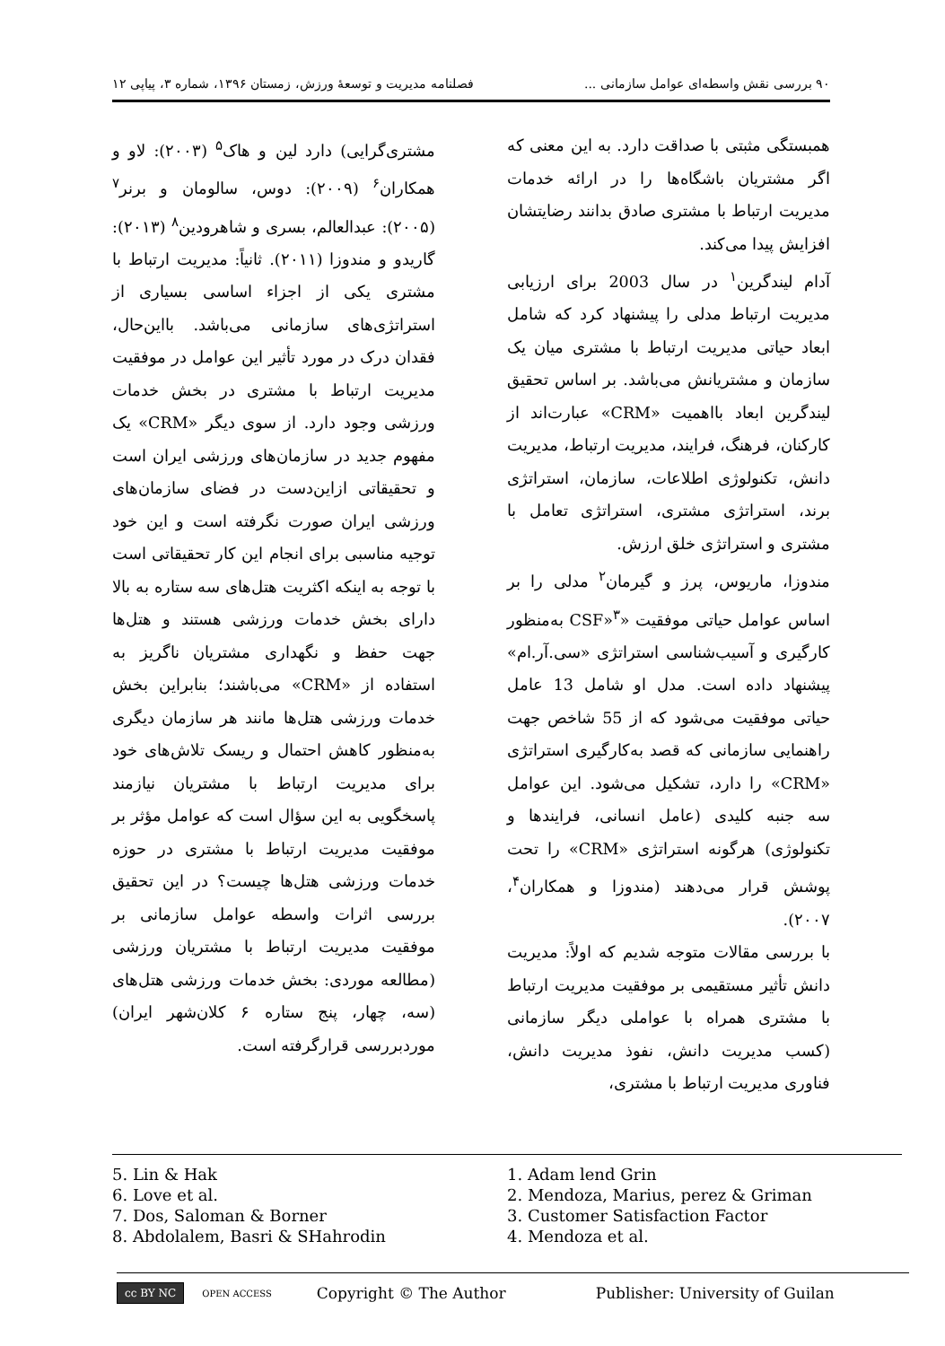۹۰ بررسی نقش واسطه‌ای عوامل سازمانی ... فصلنامه مدیریت و توسعهٔ ورزش، زمستان ۱۳۹۶، شماره ۳، پیاپی ۱۲
همبستگی مثبتی با صداقت دارد. به این معنی که اگر مشتریان باشگاه‌ها را در ارائه خدمات مدیریت ارتباط با مشتری صادق بدانند رضایتشان افزایش پیدا می‌کند.
آدام لیندگرین<sup>۱</sup> در سال 2003 برای ارزیابی مدیریت ارتباط مدلی را پیشنهاد کرد که شامل ابعاد حیاتی مدیریت ارتباط با مشتری میان یک سازمان و مشتریانش می‌باشد. بر اساس تحقیق لیندگرین ابعاد بااهمیت «CRM» عبارت‌اند از کارکنان، فرهنگ، فرایند، مدیریت ارتباط، مدیریت دانش، تکنولوژی اطلاعات، سازمان، استراتژی برند، استراتژی مشتری، استراتژی تعامل با مشتری و استراتژی خلق ارزش.
مندوزا، ماریوس، پرز و گیرمان<sup>۲</sup> مدلی را بر اساس عوامل حیاتی موفقیت «CSF»<sup>۳</sup> به‌منظور کارگیری و آسیب‌شناسی استراتژی «سی.آر.ام» پیشنهاد داده است. مدل او شامل 13 عامل حیاتی موفقیت می‌شود که از 55 شاخص جهت راهنمایی سازمانی که قصد به‌کارگیری استراتژی «CRM» را دارد، تشکیل می‌شود. این عوامل سه جنبه کلیدی (عامل انسانی، فرایندها و تکنولوژی) هرگونه استراتژی «CRM» را تحت پوشش قرار می‌دهند (مندوزا و همکاران<sup>۴</sup>، ۲۰۰۷).
با بررسی مقالات متوجه شدیم که اولاً: مدیریت دانش تأثیر مستقیمی بر موفقیت مدیریت ارتباط با مشتری همراه با عواملی دیگر سازمانی (کسب مدیریت دانش، نفوذ مدیریت دانش، فناوری مدیریت ارتباط با مشتری،
مشتری‌گرایی) دارد لین و هاک<sup>۵</sup> (۲۰۰۳): لاو و همکاران<sup>۶</sup> (۲۰۰۹): دوس، سالومان و برنر<sup>۷</sup> (۲۰۰۵): عبدالعالم، بسری و شاهرودین<sup>۸</sup> (۲۰۱۳): گاریدو و مندوزا (۲۰۱۱). ثانیاً: مدیریت ارتباط با مشتری یکی از اجزاء اساسی بسیاری از استراتژی‌های سازمانی می‌باشد. بااین‌حال، فقدان درک در مورد تأثیر این عوامل در موفقیت مدیریت ارتباط با مشتری در بخش خدمات ورزشی وجود دارد. از سوی دیگر «CRM» یک مفهوم جدید در سازمان‌های ورزشی ایران است و تحقیقاتی ازاین‌دست در فضای سازمان‌های ورزشی ایران صورت نگرفته است و این خود توجیه مناسبی برای انجام این کار تحقیقاتی است با توجه به اینکه اکثریت هتل‌های سه ستاره به بالا دارای بخش خدمات ورزشی هستند و هتل‌ها جهت حفظ و نگهداری مشتریان ناگریز به استفاده از «CRM» می‌باشند؛ بنابراین بخش خدمات ورزشی هتل‌ها مانند هر سازمان دیگری به‌منظور کاهش احتمال و ریسک تلاش‌های خود برای مدیریت ارتباط با مشتریان نیازمند پاسخگویی به این سؤال است که عوامل مؤثر بر موفقیت مدیریت ارتباط با مشتری در حوزه خدمات ورزشی هتل‌ها چیست؟ در این تحقیق بررسی اثرات واسطه عوامل سازمانی بر موفقیت مدیریت ارتباط با مشتریان ورزشی (مطالعه موردی: بخش خدمات ورزشی هتل‌های (سه، چهار، پنج ستاره ۶ کلان‌شهر ایران) موردبررسی قرارگرفته است.
1. Adam lend Grin
2. Mendoza, Marius, perez & Griman
3. Customer Satisfaction Factor
4. Mendoza et al.
5. Lin & Hak
6. Love et al.
7. Dos, Saloman & Borner
8. Abdolalem, Basri & SHahrodin
cc BY NC OPEN ACCESS Copyright © The Author Publisher: University of Guilan